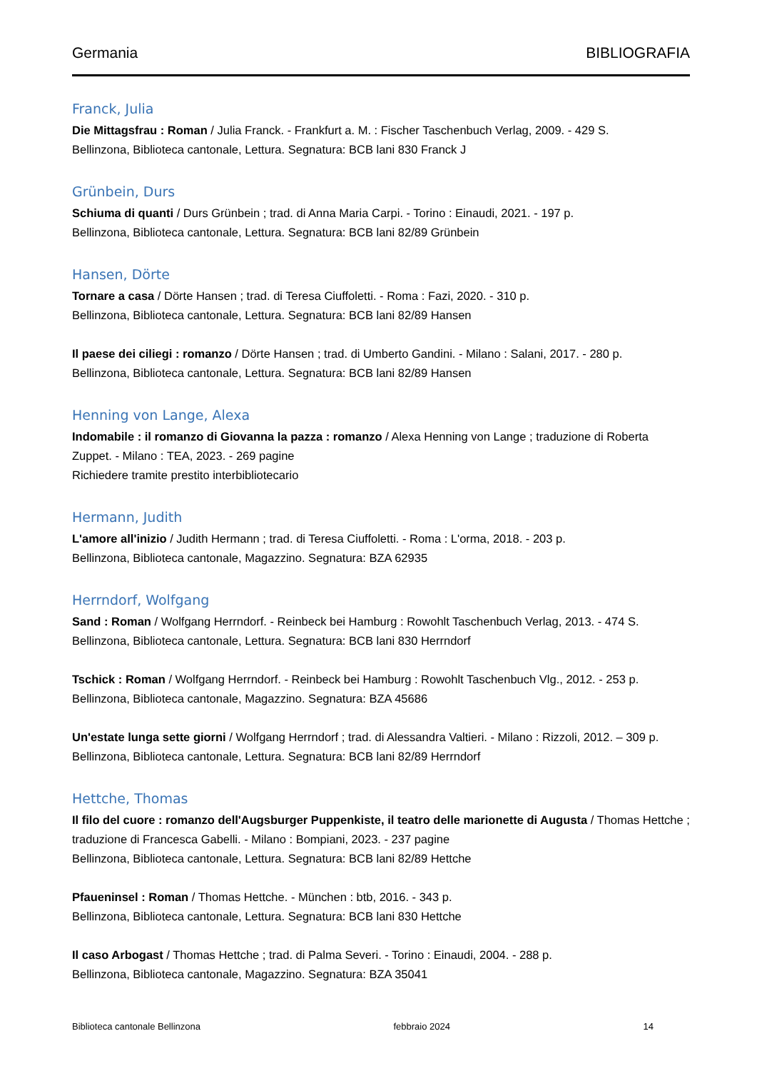Germania BIBLIOGRAFIA
Franck, Julia
Die Mittagsfrau : Roman / Julia Franck. - Frankfurt a. M. : Fischer Taschenbuch Verlag, 2009. - 429 S.
Bellinzona, Biblioteca cantonale, Lettura. Segnatura: BCB lani 830 Franck J
Grünbein, Durs
Schiuma di quanti / Durs Grünbein ; trad. di Anna Maria Carpi. - Torino : Einaudi, 2021. - 197 p.
Bellinzona, Biblioteca cantonale, Lettura. Segnatura: BCB lani 82/89 Grünbein
Hansen, Dörte
Tornare a casa / Dörte Hansen ; trad. di Teresa Ciuffoletti. - Roma : Fazi, 2020. - 310 p.
Bellinzona, Biblioteca cantonale, Lettura. Segnatura: BCB lani 82/89 Hansen
Il paese dei ciliegi : romanzo / Dörte Hansen ; trad. di Umberto Gandini. - Milano : Salani, 2017. - 280 p.
Bellinzona, Biblioteca cantonale, Lettura. Segnatura: BCB lani 82/89 Hansen
Henning von Lange, Alexa
Indomabile : il romanzo di Giovanna la pazza : romanzo / Alexa Henning von Lange ; traduzione di Roberta Zuppet. - Milano : TEA, 2023. - 269 pagine
Richiedere tramite prestito interbibliotecario
Hermann, Judith
L'amore all'inizio / Judith Hermann ; trad. di Teresa Ciuffoletti. - Roma : L'orma, 2018. - 203 p.
Bellinzona, Biblioteca cantonale, Magazzino. Segnatura: BZA 62935
Herrndorf, Wolfgang
Sand : Roman / Wolfgang Herrndorf. - Reinbeck bei Hamburg : Rowohlt Taschenbuch Verlag, 2013. - 474 S.
Bellinzona, Biblioteca cantonale, Lettura. Segnatura: BCB lani 830 Herrndorf
Tschick : Roman / Wolfgang Herrndorf. - Reinbeck bei Hamburg : Rowohlt Taschenbuch Vlg., 2012. - 253 p.
Bellinzona, Biblioteca cantonale, Magazzino. Segnatura: BZA 45686
Un'estate lunga sette giorni / Wolfgang Herrndorf ; trad. di Alessandra Valtieri. - Milano : Rizzoli, 2012. – 309 p.
Bellinzona, Biblioteca cantonale, Lettura. Segnatura: BCB lani 82/89 Herrndorf
Hettche, Thomas
Il filo del cuore : romanzo dell'Augsburger Puppenkiste, il teatro delle marionette di Augusta / Thomas Hettche ; traduzione di Francesca Gabelli. - Milano : Bompiani, 2023. - 237 pagine
Bellinzona, Biblioteca cantonale, Lettura. Segnatura: BCB lani 82/89 Hettche
Pfaueninsel : Roman / Thomas Hettche. - München : btb, 2016. - 343 p.
Bellinzona, Biblioteca cantonale, Lettura. Segnatura: BCB lani 830 Hettche
Il caso Arbogast / Thomas Hettche ; trad. di Palma Severi. - Torino : Einaudi, 2004. - 288 p.
Bellinzona, Biblioteca cantonale, Magazzino. Segnatura: BZA 35041
Biblioteca cantonale Bellinzona febbraio 2024 14